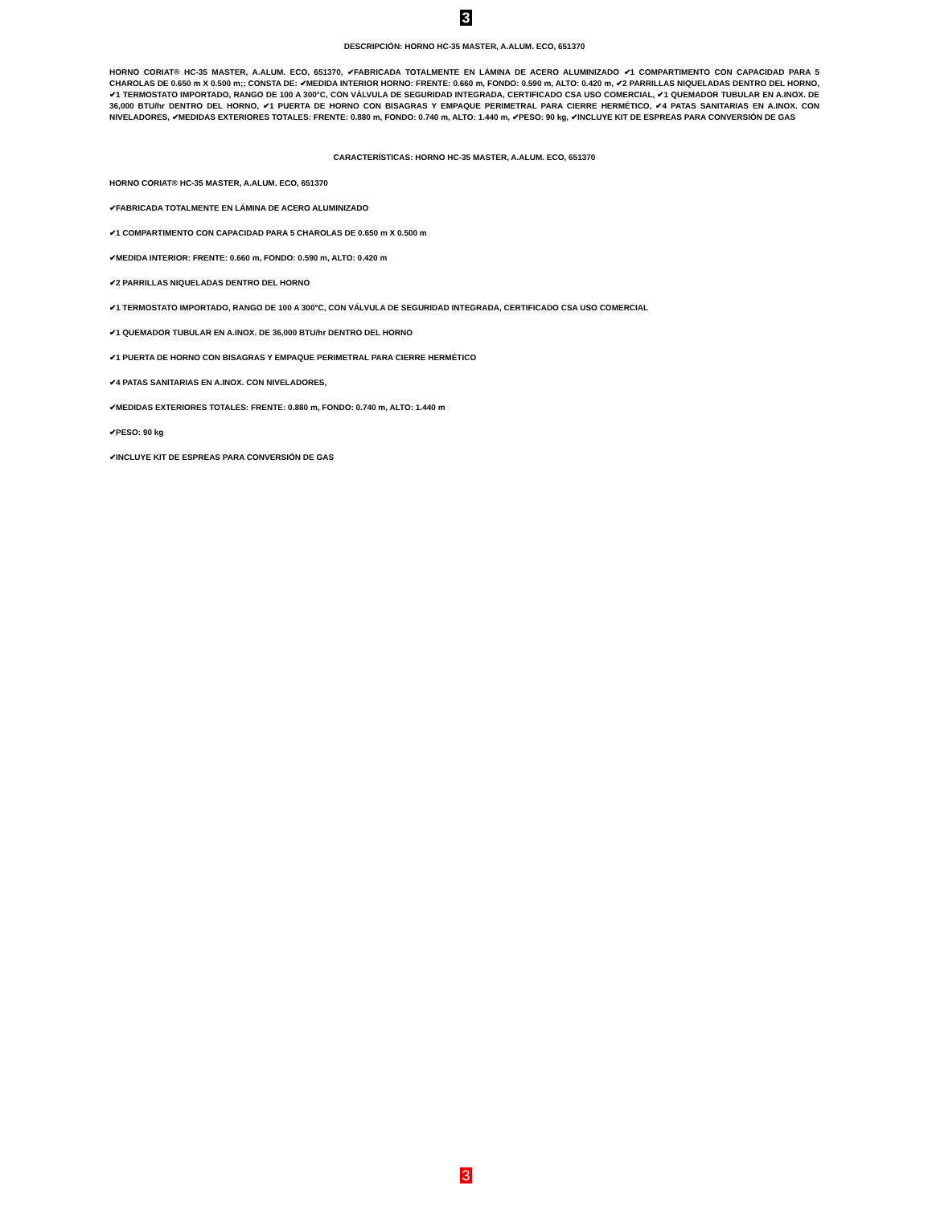3
DESCRIPCIÓN: HORNO HC-35 MASTER, A.ALUM. ECO, 651370
HORNO CORIAT® HC-35 MASTER, A.ALUM. ECO, 651370, ✔FABRICADA TOTALMENTE EN LÁMINA DE ACERO ALUMINIZADO ✔1 COMPARTIMENTO CON CAPACIDAD PARA 5 CHAROLAS DE 0.650 m X 0.500 m;; CONSTA DE: ✔MEDIDA INTERIOR HORNO: FRENTE: 0.660 m, FONDO: 0.590 m, ALTO: 0.420 m, ✔2 PARRILLAS NIQUELADAS DENTRO DEL HORNO, ✔1 TERMOSTATO IMPORTADO, RANGO DE 100 A 300°C, CON VÁLVULA DE SEGURIDAD INTEGRADA, CERTIFICADO CSA USO COMERCIAL, ✔1 QUEMADOR TUBULAR EN A.INOX. DE 36,000 BTU/hr DENTRO DEL HORNO, ✔1 PUERTA DE HORNO CON BISAGRAS Y EMPAQUE PERIMETRAL PARA CIERRE HERMÉTICO, ✔4 PATAS SANITARIAS EN A.INOX. CON NIVELADORES, ✔MEDIDAS EXTERIORES TOTALES: FRENTE: 0.880 m, FONDO: 0.740 m, ALTO: 1.440 m, ✔PESO: 90 kg, ✔INCLUYE KIT DE ESPREAS PARA CONVERSIÓN DE GAS
CARACTERÍSTICAS: HORNO HC-35 MASTER, A.ALUM. ECO, 651370
HORNO CORIAT® HC-35 MASTER, A.ALUM. ECO, 651370
✔FABRICADA TOTALMENTE EN LÁMINA DE ACERO ALUMINIZADO
✔1 COMPARTIMENTO CON CAPACIDAD PARA 5 CHAROLAS DE 0.650 m X 0.500 m
✔MEDIDA INTERIOR: FRENTE: 0.660 m, FONDO: 0.590 m, ALTO: 0.420 m
✔2 PARRILLAS NIQUELADAS DENTRO DEL HORNO
✔1 TERMOSTATO IMPORTADO, RANGO DE 100 A 300°C, CON VÁLVULA DE SEGURIDAD INTEGRADA, CERTIFICADO CSA USO COMERCIAL
✔1 QUEMADOR TUBULAR EN A.INOX. DE 36,000 BTU/hr DENTRO DEL HORNO
✔1 PUERTA DE HORNO CON BISAGRAS Y EMPAQUE PERIMETRAL PARA CIERRE HERMÉTICO
✔4 PATAS SANITARIAS EN A.INOX. CON NIVELADORES,
✔MEDIDAS EXTERIORES TOTALES: FRENTE: 0.880 m, FONDO: 0.740 m, ALTO: 1.440 m
✔PESO: 90 kg
✔INCLUYE KIT DE ESPREAS PARA CONVERSIÓN DE GAS
3